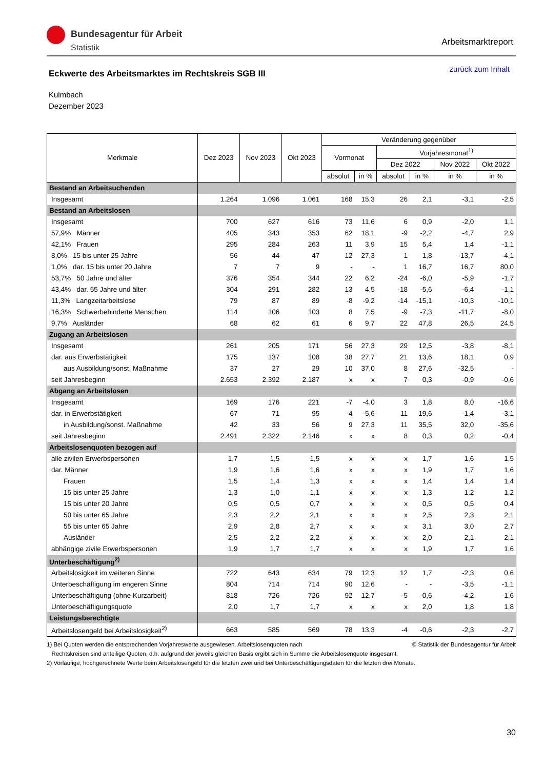Bundesagentur für Arbeit
Statistik
Arbeitsmarktreport
zurück zum Inhalt
Eckwerte des Arbeitsmarktes im Rechtskreis SGB III
Kulmbach
Dezember 2023
| Merkmale | Dez 2023 | Nov 2023 | Okt 2023 | Veränderung gegenüber | | | | | |
| --- | --- | --- | --- | --- | --- | --- | --- | --- | --- |
| | | | | Vormonat | | Vorjahresmonat<sup>1)</sup> | | | |
| | | | | | | Dez 2022 | | Nov 2022 | Okt 2022 |
| | | | | absolut | in % | absolut | in % | in % | in % |
| Bestand an Arbeitsuchenden | | | | | | | | | |
| Insgesamt | 1.264 | 1.096 | 1.061 | 168 | 15,3 | 26 | 2,1 | -3,1 | -2,5 |
| Bestand an Arbeitslosen | | | | | | | | | |
| Insgesamt | 700 | 627 | 616 | 73 | 11,6 | 6 | 0,9 | -2,0 | 1,1 |
| 57,9% Männer | 405 | 343 | 353 | 62 | 18,1 | -9 | -2,2 | -4,7 | 2,9 |
| 42,1% Frauen | 295 | 284 | 263 | 11 | 3,9 | 15 | 5,4 | 1,4 | -1,1 |
| 8,0% 15 bis unter 25 Jahre | 56 | 44 | 47 | 12 | 27,3 | 1 | 1,8 | -13,7 | -4,1 |
| 1,0% dar. 15 bis unter 20 Jahre | 7 | 7 | 9 | - | - | 1 | 16,7 | 16,7 | 80,0 |
| 53,7% 50 Jahre und älter | 376 | 354 | 344 | 22 | 6,2 | -24 | -6,0 | -5,9 | -1,7 |
| 43,4% dar. 55 Jahre und älter | 304 | 291 | 282 | 13 | 4,5 | -18 | -5,6 | -6,4 | -1,1 |
| 11,3% Langzeitarbeitslose | 79 | 87 | 89 | -8 | -9,2 | -14 | -15,1 | -10,3 | -10,1 |
| 16,3% Schwerbehinderte Menschen | 114 | 106 | 103 | 8 | 7,5 | -9 | -7,3 | -11,7 | -8,0 |
| 9,7% Ausländer | 68 | 62 | 61 | 6 | 9,7 | 22 | 47,8 | 26,5 | 24,5 |
| Zugang an Arbeitslosen | | | | | | | | | |
| Insgesamt | 261 | 205 | 171 | 56 | 27,3 | 29 | 12,5 | -3,8 | -8,1 |
| dar. aus Erwerbstätigkeit | 175 | 137 | 108 | 38 | 27,7 | 21 | 13,6 | 18,1 | 0,9 |
| aus Ausbildung/sonst. Maßnahme | 37 | 27 | 29 | 10 | 37,0 | 8 | 27,6 | -32,5 | - |
| seit Jahresbeginn | 2.653 | 2.392 | 2.187 | x | x | 7 | 0,3 | -0,9 | -0,6 |
| Abgang an Arbeitslosen | | | | | | | | | |
| Insgesamt | 169 | 176 | 221 | -7 | -4,0 | 3 | 1,8 | 8,0 | -16,6 |
| dar. in Erwerbstätigkeit | 67 | 71 | 95 | -4 | -5,6 | 11 | 19,6 | -1,4 | -3,1 |
| in Ausbildung/sonst. Maßnahme | 42 | 33 | 56 | 9 | 27,3 | 11 | 35,5 | 32,0 | -35,6 |
| seit Jahresbeginn | 2.491 | 2.322 | 2.146 | x | x | 8 | 0,3 | 0,2 | -0,4 |
| Arbeitslosenquoten bezogen auf | | | | | | | | | |
| alle zivilen Erwerbspersonen | 1,7 | 1,5 | 1,5 | x | x | x | 1,7 | 1,6 | 1,5 |
| dar. Männer | 1,9 | 1,6 | 1,6 | x | x | x | 1,9 | 1,7 | 1,6 |
| Frauen | 1,5 | 1,4 | 1,3 | x | x | x | 1,4 | 1,4 | 1,4 |
| 15 bis unter 25 Jahre | 1,3 | 1,0 | 1,1 | x | x | x | 1,3 | 1,2 | 1,2 |
| 15 bis unter 20 Jahre | 0,5 | 0,5 | 0,7 | x | x | x | 0,5 | 0,5 | 0,4 |
| 50 bis unter 65 Jahre | 2,3 | 2,2 | 2,1 | x | x | x | 2,5 | 2,3 | 2,1 |
| 55 bis unter 65 Jahre | 2,9 | 2,8 | 2,7 | x | x | x | 3,1 | 3,0 | 2,7 |
| Ausländer | 2,5 | 2,2 | 2,2 | x | x | x | 2,0 | 2,1 | 2,1 |
| abhängige zivile Erwerbspersonen | 1,9 | 1,7 | 1,7 | x | x | x | 1,9 | 1,7 | 1,6 |
| Unterbeschäftigung<sup>2)</sup> | | | | | | | | | |
| Arbeitslosigkeit im weiteren Sinne | 722 | 643 | 634 | 79 | 12,3 | 12 | 1,7 | -2,3 | 0,6 |
| Unterbeschäftigung im engeren Sinne | 804 | 714 | 714 | 90 | 12,6 | - | - | -3,5 | -1,1 |
| Unterbeschäftigung (ohne Kurzarbeit) | 818 | 726 | 726 | 92 | 12,7 | -5 | -0,6 | -4,2 | -1,6 |
| Unterbeschäftigungsquote | 2,0 | 1,7 | 1,7 | x | x | x | 2,0 | 1,8 | 1,8 |
| Leistungsberechtigte | | | | | | | | | |
| Arbeitslosengeld bei Arbeitslosigkeit<sup>2)</sup> | 663 | 585 | 569 | 78 | 13,3 | -4 | -0,6 | -2,3 | -2,7 |
© Statistik der Bundesagentur für Arbeit 1) Bei Quoten werden die entsprechenden Vorjahreswerte ausgewiesen. Arbeitslosenquoten nach
Rechtskreisen sind anteilige Quoten, d.h. aufgrund der jeweils gleichen Basis ergibt sich in Summe die Arbeitslosenquote insgesamt.
2) Vorläufige, hochgerechnete Werte beim Arbeitslosengeld für die letzten zwei und bei Unterbeschäftigungsdaten für die letzten drei Monate.
30